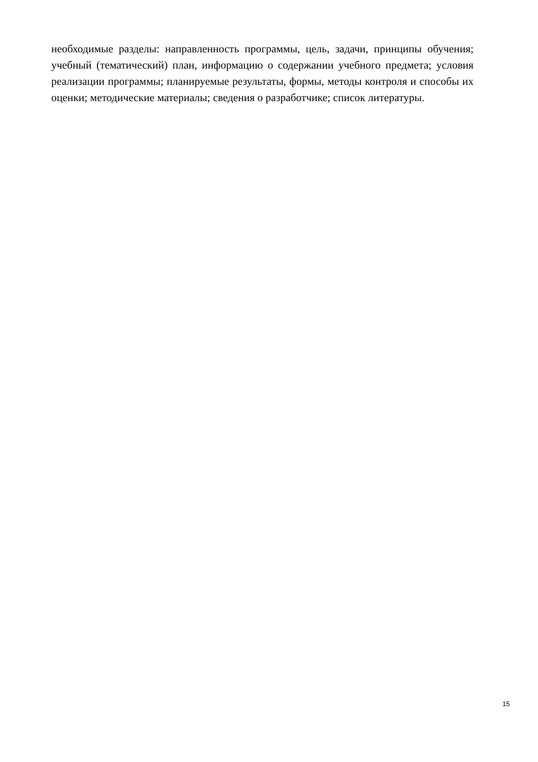необходимые разделы: направленность программы, цель, задачи, принципы обучения; учебный (тематический) план, информацию о содержании учебного предмета; условия реализации программы; планируемые результаты, формы, методы контроля и способы их оценки; методические материалы; сведения о разработчике; список литературы.
15